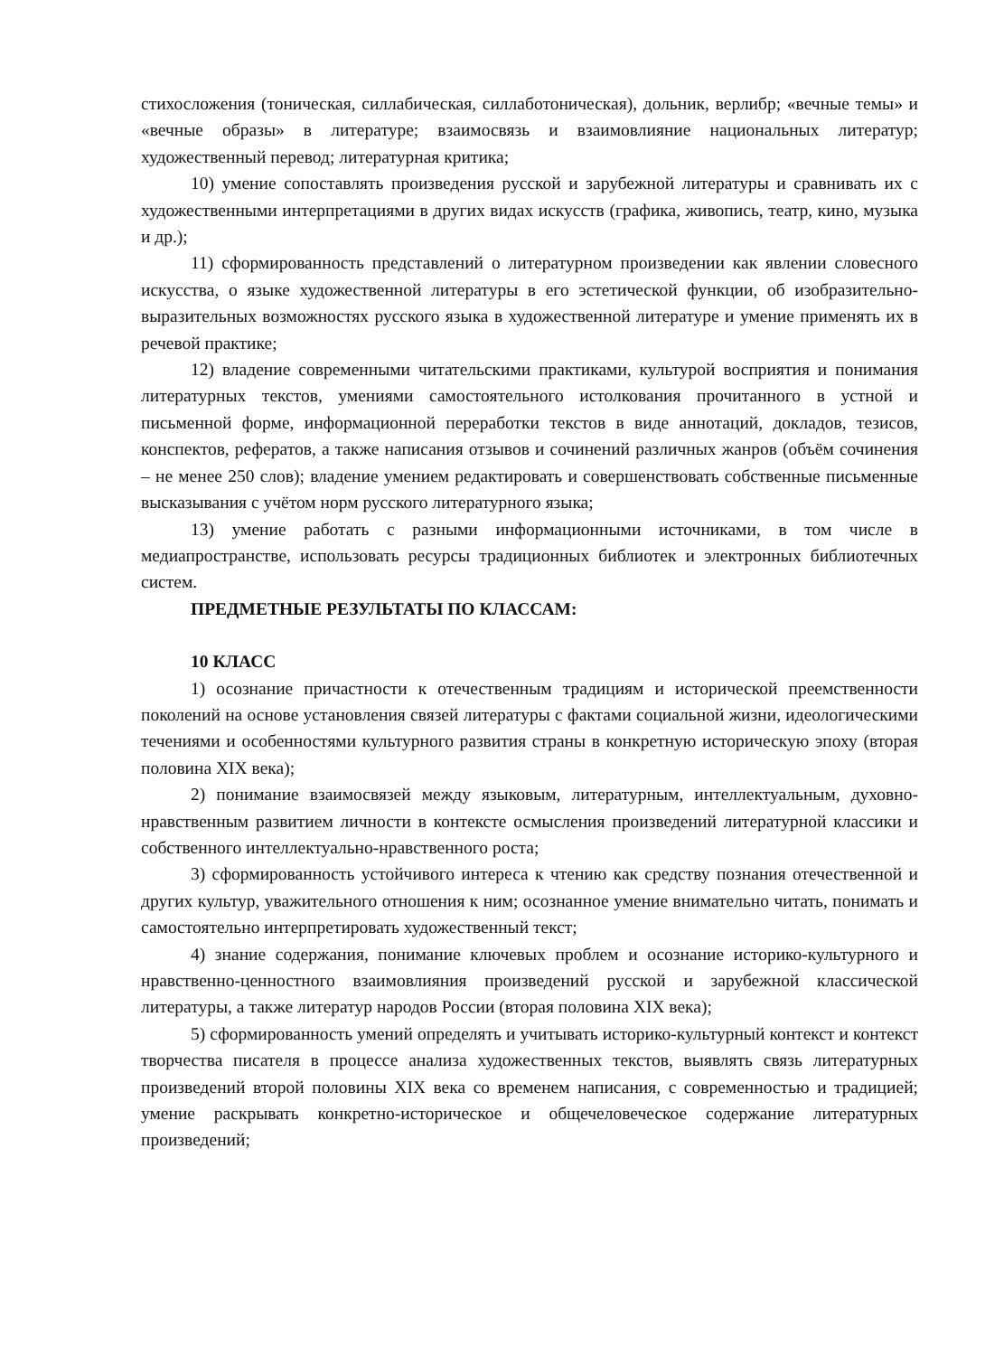стихосложения (тоническая, силлабическая, силлаботоническая), дольник, верлибр; «вечные темы» и «вечные образы» в литературе; взаимосвязь и взаимовлияние национальных литератур; художественный перевод; литературная критика;
10) умение сопоставлять произведения русской и зарубежной литературы и сравнивать их с художественными интерпретациями в других видах искусств (графика, живопись, театр, кино, музыка и др.);
11) сформированность представлений о литературном произведении как явлении словесного искусства, о языке художественной литературы в его эстетической функции, об изобразительно-выразительных возможностях русского языка в художественной литературе и умение применять их в речевой практике;
12) владение современными читательскими практиками, культурой восприятия и понимания литературных текстов, умениями самостоятельного истолкования прочитанного в устной и письменной форме, информационной переработки текстов в виде аннотаций, докладов, тезисов, конспектов, рефератов, а также написания отзывов и сочинений различных жанров (объём сочинения – не менее 250 слов); владение умением редактировать и совершенствовать собственные письменные высказывания с учётом норм русского литературного языка;
13) умение работать с разными информационными источниками, в том числе в медиапространстве, использовать ресурсы традиционных библиотек и электронных библиотечных систем.
ПРЕДМЕТНЫЕ РЕЗУЛЬТАТЫ ПО КЛАССАМ:
10 КЛАСС
1) осознание причастности к отечественным традициям и исторической преемственности поколений на основе установления связей литературы с фактами социальной жизни, идеологическими течениями и особенностями культурного развития страны в конкретную историческую эпоху (вторая половина XIX века);
2) понимание взаимосвязей между языковым, литературным, интеллектуальным, духовно-нравственным развитием личности в контексте осмысления произведений литературной классики и собственного интеллектуально-нравственного роста;
3) сформированность устойчивого интереса к чтению как средству познания отечественной и других культур, уважительного отношения к ним; осознанное умение внимательно читать, понимать и самостоятельно интерпретировать художественный текст;
4) знание содержания, понимание ключевых проблем и осознание историко-культурного и нравственно-ценностного взаимовлияния произведений русской и зарубежной классической литературы, а также литератур народов России (вторая половина XIX века);
5) сформированность умений определять и учитывать историко-культурный контекст и контекст творчества писателя в процессе анализа художественных текстов, выявлять связь литературных произведений второй половины XIX века со временем написания, с современностью и традицией; умение раскрывать конкретно-историческое и общечеловеческое содержание литературных произведений;